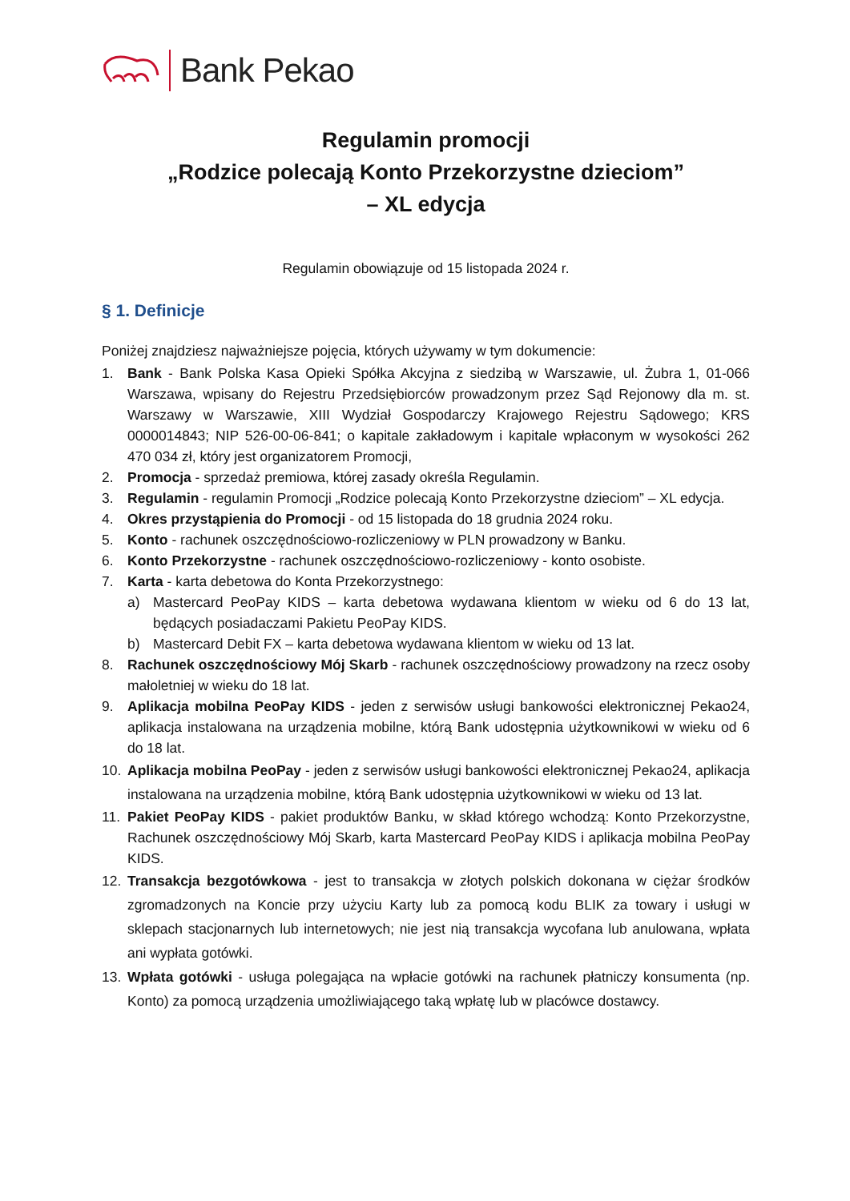Bank Pekao
Regulamin promocji
„Rodzice polecają Konto Przekorzystne dzieciom”
– XL edycja
Regulamin obowiązuje od 15 listopada 2024 r.
§ 1. Definicje
Poniżej znajdziesz najważniejsze pojęcia, których używamy w tym dokumencie:
1. Bank - Bank Polska Kasa Opieki Spółka Akcyjna z siedzibą w Warszawie, ul. Żubra 1, 01-066 Warszawa, wpisany do Rejestru Przedsiębiorców prowadzonym przez Sąd Rejonowy dla m. st. Warszawy w Warszawie, XIII Wydział Gospodarczy Krajowego Rejestru Sądowego; KRS 0000014843; NIP 526-00-06-841; o kapitale zakładowym i kapitale wpłaconym w wysokości 262 470 034 zł, który jest organizatorem Promocji,
2. Promocja - sprzedaż premiowa, której zasady określa Regulamin.
3. Regulamin - regulamin Promocji „Rodzice polecają Konto Przekorzystne dzieciom” – XL edycja.
4. Okres przystąpienia do Promocji - od 15 listopada do 18 grudnia 2024 roku.
5. Konto - rachunek oszczędnościowo-rozliczeniowy w PLN prowadzony w Banku.
6. Konto Przekorzystne - rachunek oszczędnościowo-rozliczeniowy - konto osobiste.
7. Karta - karta debetowa do Konta Przekorzystnego:
a) Mastercard PeoPay KIDS – karta debetowa wydawana klientom w wieku od 6 do 13 lat, będących posiadaczami Pakietu PeoPay KIDS.
b) Mastercard Debit FX – karta debetowa wydawana klientom w wieku od 13 lat.
8. Rachunek oszczędnościowy Mój Skarb - rachunek oszczędnościowy prowadzony na rzecz osoby małoletniej w wieku do 18 lat.
9. Aplikacja mobilna PeoPay KIDS - jeden z serwisów usługi bankowości elektronicznej Pekao24, aplikacja instalowana na urządzenia mobilne, którą Bank udostępnia użytkownikowi w wieku od 6 do 18 lat.
10. Aplikacja mobilna PeoPay - jeden z serwisów usługi bankowości elektronicznej Pekao24, aplikacja instalowana na urządzenia mobilne, którą Bank udostępnia użytkownikowi w wieku od 13 lat.
11. Pakiet PeoPay KIDS - pakiet produktów Banku, w skład którego wchodzą: Konto Przekorzystne, Rachunek oszczędnościowy Mój Skarb, karta Mastercard PeoPay KIDS i aplikacja mobilna PeoPay KIDS.
12. Transakcja bezgotówkowa - jest to transakcja w złotych polskich dokonana w ciężar środków zgromadzonych na Koncie przy użyciu Karty lub za pomocą kodu BLIK za towary i usługi w sklepach stacjonarnych lub internetowych; nie jest nią transakcja wycofana lub anulowana, wpłata ani wypłata gotówki.
13. Wpłata gotówki - usługa polegająca na wpłacie gotówki na rachunek płatniczy konsumenta (np. Konto) za pomocą urządzenia umożliwiającego taką wpłatę lub w placówce dostawcy.